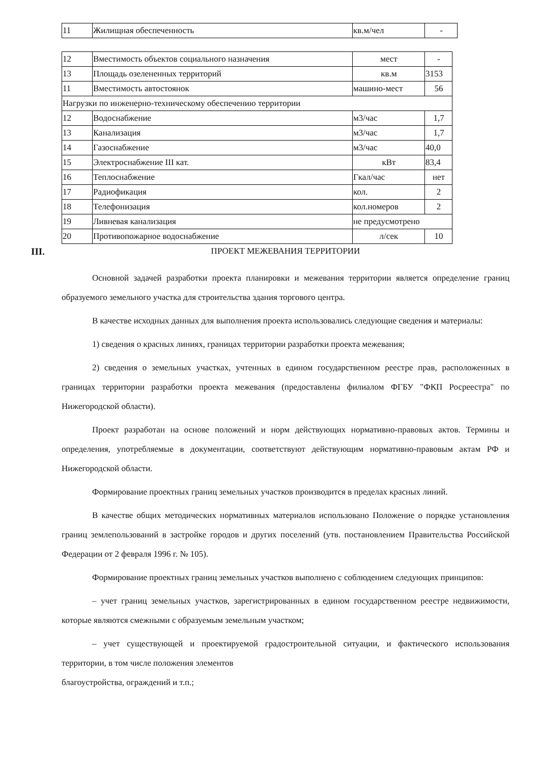| 11 | Жилищная обеспеченность | кв.м/чел | - |
| 12 | Вместимость объектов социального назначения | мест | - |
| 13 | Площадь озелененных территорий | кв.м | 3153 |
| 11 | Вместимость автостоянок | машино-мест | 56 |
| Нагрузки по инженерно-техническому обеспечению территории | | | |
| 12 | Водоснабжение | м3/час | 1,7 |
| 13 | Канализация | м3/час | 1,7 |
| 14 | Газоснабжение | м3/час | 40,0 |
| 15 | Электроснабжение III кат. | кВт | 83,4 |
| 16 | Теплоснабжение | Гкал/час | нет |
| 17 | Радиофикация | кол. | 2 |
| 18 | Телефонизация | кол.номеров | 2 |
| 19 | Ливневая канализация | не предусмотрено | |
| 20 | Противопожарное водоснабжение | л/сек | 10 |
III. ПРОЕКТ МЕЖЕВАНИЯ ТЕРРИТОРИИ
Основной задачей разработки проекта планировки и межевания территории является определение границ образуемого земельного участка для строительства здания торгового центра.
В качестве исходных данных для выполнения проекта использовались следующие сведения и материалы:
1) сведения о красных линиях, границах территории разработки проекта межевания;
2) сведения о земельных участках, учтенных в едином государственном реестре прав, расположенных в границах территории разработки проекта межевания (предоставлены филиалом ФГБУ "ФКП Росреестра" по Нижегородской области).
Проект разработан на основе положений и норм действующих нормативно-правовых актов. Термины и определения, употребляемые в документации, соответствуют действующим нормативно-правовым актам РФ и Нижегородской области.
Формирование проектных границ земельных участков производится в пределах красных линий.
В качестве общих методических нормативных материалов использовано Положение о порядке установления границ землепользований в застройке городов и других поселений (утв. постановлением Правительства Российской Федерации от 2 февраля 1996 г. № 105).
Формирование проектных границ земельных участков выполнено с соблюдением следующих принципов:
– учет границ земельных участков, зарегистрированных в едином государственном реестре недвижимости, которые являются смежными с образуемым земельным участком;
– учет существующей и проектируемой градостроительной ситуации, и фактического использования территории, в том числе положения элементов
благоустройства, ограждений и т.п.;